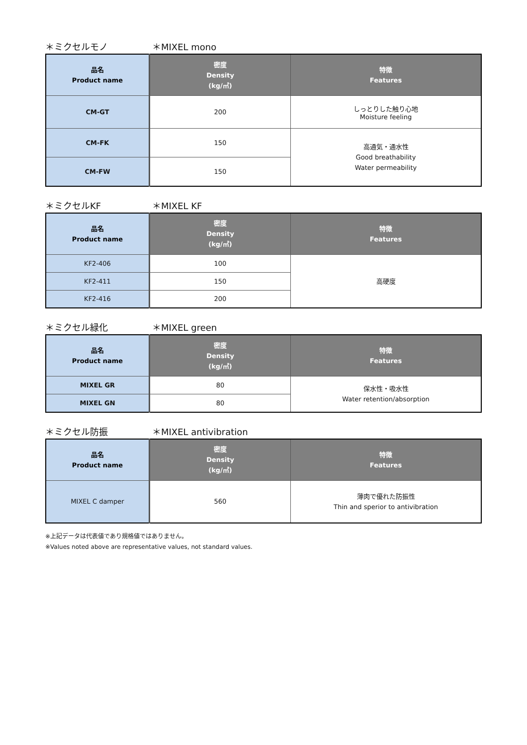＊ミクセルモノ ＊MIXEL mono
| 品名 Product name | 密度 Density (kg/㎥) | 特徴 Features |
| --- | --- | --- |
| CM-GT | 200 | しっとりした触り心地 Moisture feeling |
| CM-FK | 150 | 高通気・通水性 Good breathability Water permeability |
| CM-FW | 150 | |
＊ミクセルKF ＊MIXEL KF
| 品名 Product name | 密度 Density (kg/㎥) | 特徴 Features |
| --- | --- | --- |
| KF2-406 | 100 | 高硬度 |
| KF2-411 | 150 | |
| KF2-416 | 200 | |
＊ミクセル緑化 ＊MIXEL green
| 品名 Product name | 密度 Density (kg/㎥) | 特徴 Features |
| --- | --- | --- |
| MIXEL GR | 80 | 保水性・吸水性 Water retention/absorption |
| MIXEL GN | 80 | |
＊ミクセル防振 ＊MIXEL antivibration
| 品名 Product name | 密度 Density (kg/㎥) | 特徴 Features |
| --- | --- | --- |
| MIXEL C damper | 560 | 薄肉で優れた防振性 Thin and sperior to antivibration |
※上記データは代表値であり規格値ではありません。
※Values noted above are representative values, not standard values.